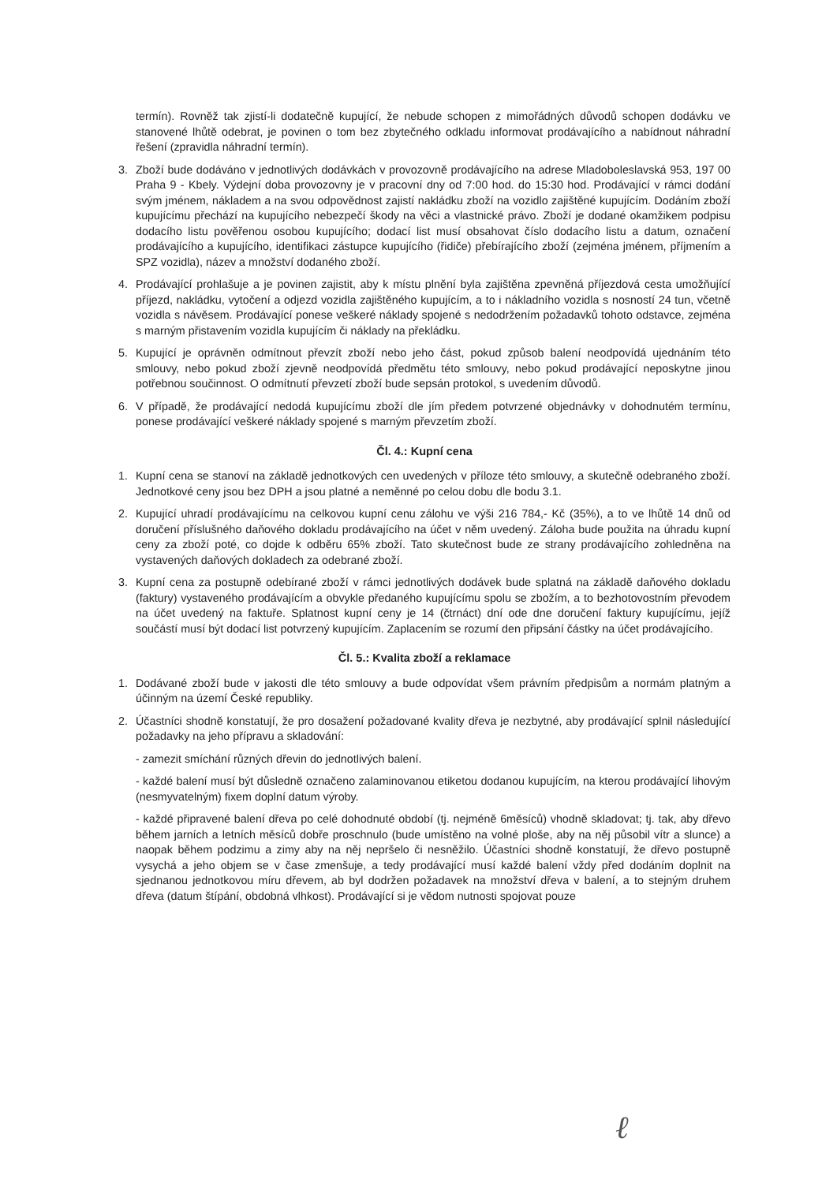termín). Rovněž tak zjistí-li dodatečně kupující, že nebude schopen z mimořádných důvodů schopen dodávku ve stanovené lhůtě odebrat, je povinen o tom bez zbytečného odkladu informovat prodávajícího a nabídnout náhradní řešení (zpravidla náhradní termín).
3. Zboží bude dodáváno v jednotlivých dodávkách v provozovně prodávajícího na adrese Mladoboleslavská 953, 197 00 Praha 9 - Kbely. Výdejní doba provozovny je v pracovní dny od 7:00 hod. do 15:30 hod. Prodávající v rámci dodání svým jménem, nákladem a na svou odpovědnost zajistí nakládku zboží na vozidlo zajištěné kupujícím. Dodáním zboží kupujícímu přechází na kupujícího nebezpečí škody na věci a vlastnické právo. Zboží je dodané okamžikem podpisu dodacího listu pověřenou osobou kupujícího; dodací list musí obsahovat číslo dodacího listu a datum, označení prodávajícího a kupujícího, identifikaci zástupce kupujícího (řidiče) přebírajícího zboží (zejména jménem, příjmením a SPZ vozidla), název a množství dodaného zboží.
4. Prodávající prohlašuje a je povinen zajistit, aby k místu plnění byla zajištěna zpevněná příjezdová cesta umožňující příjezd, nakládku, vytočení a odjezd vozidla zajištěného kupujícím, a to i nákladního vozidla s nosností 24 tun, včetně vozidla s návěsem. Prodávající ponese veškeré náklady spojené s nedodržením požadavků tohoto odstavce, zejména s marným přistavením vozidla kupujícím či náklady na překládku.
5. Kupující je oprávněn odmítnout převzít zboží nebo jeho část, pokud způsob balení neodpovídá ujednáním této smlouvy, nebo pokud zboží zjevně neodpovídá předmětu této smlouvy, nebo pokud prodávající neposkytne jinou potřebnou součinnost. O odmítnutí převzetí zboží bude sepsán protokol, s uvedením důvodů.
6. V případě, že prodávající nedodá kupujícímu zboží dle jím předem potvrzené objednávky v dohodnutém termínu, ponese prodávající veškeré náklady spojené s marným převzetím zboží.
Čl. 4.: Kupní cena
1. Kupní cena se stanoví na základě jednotkových cen uvedených v příloze této smlouvy, a skutečně odebraného zboží. Jednotkové ceny jsou bez DPH a jsou platné a neměnné po celou dobu dle bodu 3.1.
2. Kupující uhradí prodávajícímu na celkovou kupní cenu zálohu ve výši 216 784,- Kč (35%), a to ve lhůtě 14 dnů od doručení příslušného daňového dokladu prodávajícího na účet v něm uvedený. Záloha bude použita na úhradu kupní ceny za zboží poté, co dojde k odběru 65% zboží. Tato skutečnost bude ze strany prodávajícího zohledněna na vystavených daňových dokladech za odebrané zboží.
3. Kupní cena za postupně odebírané zboží v rámci jednotlivých dodávek bude splatná na základě daňového dokladu (faktury) vystaveného prodávajícím a obvykle předaného kupujícímu spolu se zbožím, a to bezhotovostním převodem na účet uvedený na faktuře. Splatnost kupní ceny je 14 (čtrnáct) dní ode dne doručení faktury kupujícímu, jejíž součástí musí být dodací list potvrzený kupujícím. Zaplacením se rozumí den připsání částky na účet prodávajícího.
Čl. 5.: Kvalita zboží a reklamace
1. Dodávané zboží bude v jakosti dle této smlouvy a bude odpovídat všem právním předpisům a normám platným a účinným na území České republiky.
2. Účastníci shodně konstatují, že pro dosažení požadované kvality dřeva je nezbytné, aby prodávající splnil následující požadavky na jeho přípravu a skladování:
- zamezit smíchání různých dřevin do jednotlivých balení.
- každé balení musí být důsledně označeno zalaminovanou etiketou dodanou kupujícím, na kterou prodávající lihovým (nesmyvatelným) fixem doplní datum výroby.
- každé připravené balení dřeva po celé dohodnuté období (tj. nejméně 6měsíců) vhodně skladovat; tj. tak, aby dřevo během jarních a letních měsíců dobře proschnulo (bude umístěno na volné ploše, aby na něj působil vítr a slunce) a naopak během podzimu a zimy aby na něj nepršelo či nesněžilo. Účastníci shodně konstatují, že dřevo postupně vysychá a jeho objem se v čase zmenšuje, a tedy prodávající musí každé balení vždy před dodáním doplnit na sjednanou jednotkovou míru dřevem, ab byl dodržen požadavek na množství dřeva v balení, a to stejným druhem dřeva (datum štípání, obdobná vlhkost). Prodávající si je vědom nutnosti spojovat pouze
ℓ